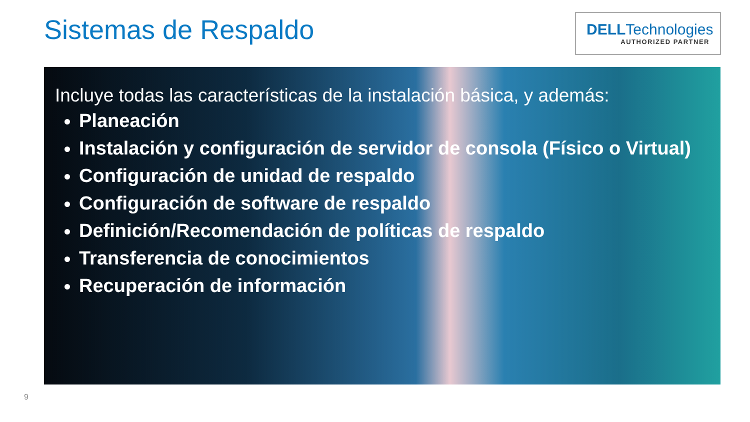Sistemas de Respaldo
DELLTechnologies
AUTHORIZED PARTNER
Incluye todas las características de la instalación básica, y además:
Planeación
Instalación y configuración de servidor de consola (Físico o Virtual)
Configuración de unidad de respaldo
Configuración de software de respaldo
Definición/Recomendación de políticas de respaldo
Transferencia de conocimientos
Recuperación de información
9